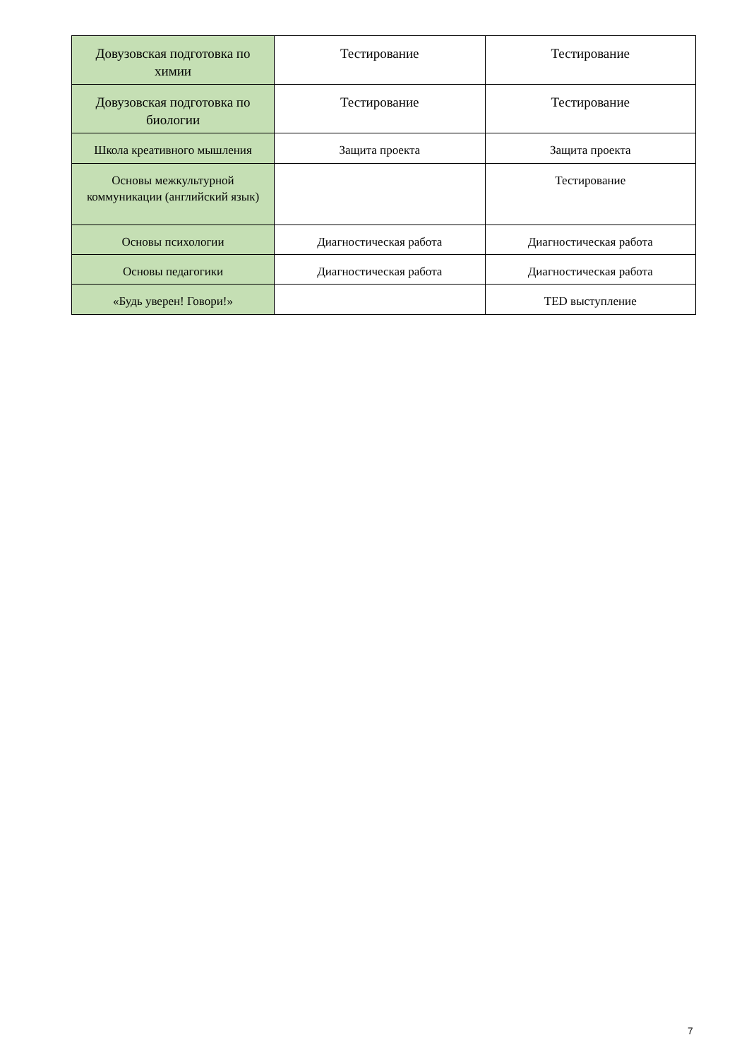| Довузовская подготовка по химии | Тестирование | Тестирование |
| Довузовская подготовка по биологии | Тестирование | Тестирование |
| Школа креативного мышления | Защита проекта | Защита проекта |
| Основы межкультурной коммуникации (английский язык) | | Тестирование |
| Основы психологии | Диагностическая работа | Диагностическая работа |
| Основы педагогики | Диагностическая работа | Диагностическая работа |
| «Будь уверен! Говори!» | | TED выступление |
7